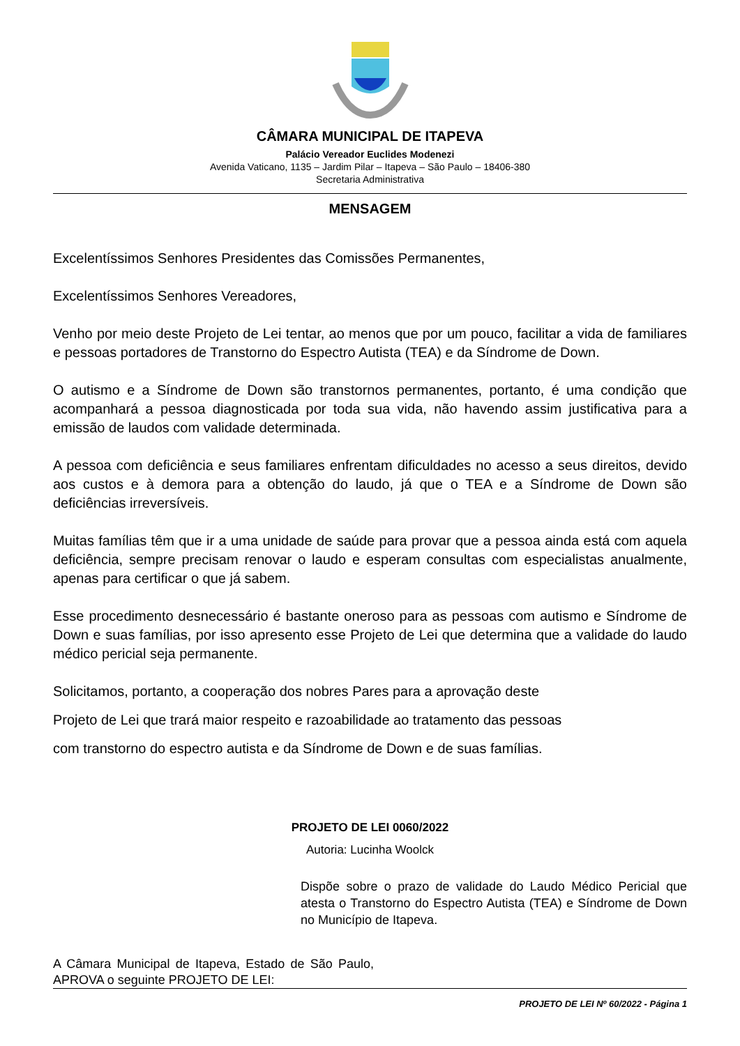CÂMARA MUNICIPAL DE ITAPEVA
Palácio Vereador Euclides Modenezi
Avenida Vaticano, 1135 – Jardim Pilar – Itapeva – São Paulo – 18406-380
Secretaria Administrativa
MENSAGEM
Excelentíssimos Senhores Presidentes das Comissões Permanentes,
Excelentíssimos Senhores Vereadores,
Venho por meio deste Projeto de Lei tentar, ao menos que por um pouco, facilitar a vida de familiares e pessoas portadores de Transtorno do Espectro Autista (TEA) e da Síndrome de Down.
O autismo e a Síndrome de Down são transtornos permanentes, portanto, é uma condição que acompanhará a pessoa diagnosticada por toda sua vida, não havendo assim justificativa para a emissão de laudos com validade determinada.
A pessoa com deficiência e seus familiares enfrentam dificuldades no acesso a seus direitos, devido aos custos e à demora para a obtenção do laudo, já que o TEA e a Síndrome de Down são deficiências irreversíveis.
Muitas famílias têm que ir a uma unidade de saúde para provar que a pessoa ainda está com aquela deficiência, sempre precisam renovar o laudo e esperam consultas com especialistas anualmente, apenas para certificar o que já sabem.
Esse procedimento desnecessário é bastante oneroso para as pessoas com autismo e Síndrome de Down e suas famílias, por isso apresento esse Projeto de Lei que determina que a validade do laudo médico pericial seja permanente.
Solicitamos, portanto, a cooperação dos nobres Pares para a aprovação deste
Projeto de Lei que trará maior respeito e razoabilidade ao tratamento das pessoas
com transtorno do espectro autista e da Síndrome de Down e de suas famílias.
PROJETO DE LEI 0060/2022
Autoria: Lucinha Woolck
Dispõe sobre o prazo de validade do Laudo Médico Pericial que atesta o Transtorno do Espectro Autista (TEA) e Síndrome de Down no Município de Itapeva.
A Câmara Municipal de Itapeva, Estado de São Paulo, APROVA o seguinte PROJETO DE LEI:
PROJETO DE LEI Nº 60/2022 - Página 1